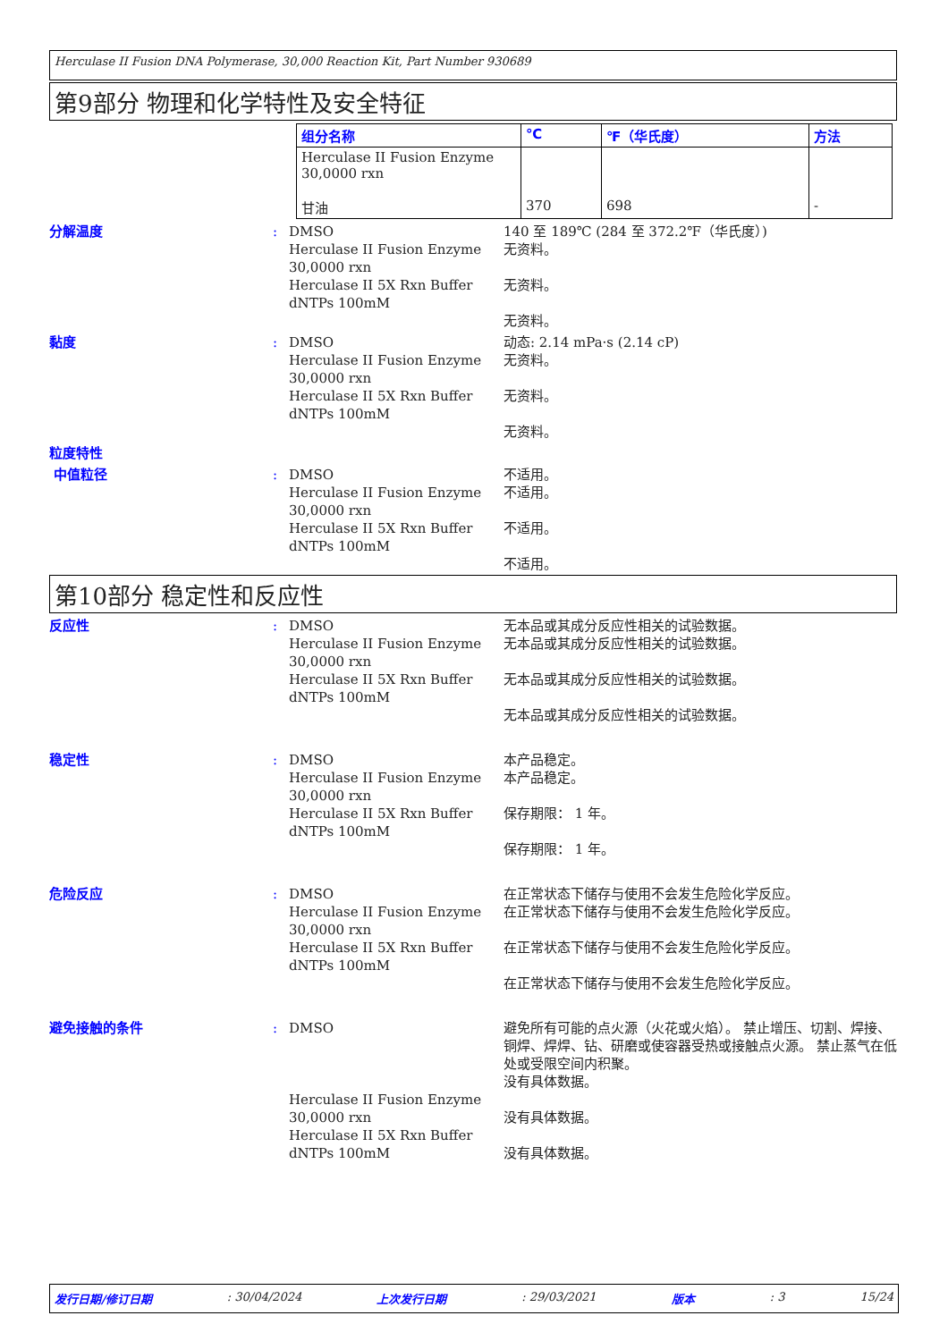Herculase II Fusion DNA Polymerase, 30,000 Reaction Kit, Part Number 930689
第9部分 物理和化学特性及安全特征
| 组分名称 | ℃ | ℉（华氏度） | 方法 |
| --- | --- | --- | --- |
| Herculase II Fusion Enzyme 30,0000 rxn 甘油 | 370 | 698 | - |
分解温度 : DMSO
Herculase II Fusion Enzyme 30,0000 rxn
Herculase II 5X Rxn Buffer
dNTPs 100mM
140 至 189℃ (284 至 372.2℉（华氏度）)
无资料。
无资料。
无资料。
黏度 : DMSO
Herculase II Fusion Enzyme 30,0000 rxn
Herculase II 5X Rxn Buffer
dNTPs 100mM
动态: 2.14 mPa·s (2.14 cP)
无资料。
无资料。
无资料。
粒度特性
中值粒径 : DMSO
Herculase II Fusion Enzyme 30,0000 rxn
Herculase II 5X Rxn Buffer
dNTPs 100mM
不适用。
不适用。
不适用。
不适用。
第10部分 稳定性和反应性
反应性 : DMSO
Herculase II Fusion Enzyme 30,0000 rxn
Herculase II 5X Rxn Buffer
dNTPs 100mM
无本品或其成分反应性相关的试验数据。
无本品或其成分反应性相关的试验数据。
无本品或其成分反应性相关的试验数据。
无本品或其成分反应性相关的试验数据。
稳定性 : DMSO
Herculase II Fusion Enzyme 30,0000 rxn
Herculase II 5X Rxn Buffer
dNTPs 100mM
本产品稳定。
本产品稳定。
保存期限： 1 年。
保存期限： 1 年。
危险反应 : DMSO
Herculase II Fusion Enzyme 30,0000 rxn
Herculase II 5X Rxn Buffer
dNTPs 100mM
在正常状态下储存与使用不会发生危险化学反应。
在正常状态下储存与使用不会发生危险化学反应。
在正常状态下储存与使用不会发生危险化学反应。
在正常状态下储存与使用不会发生危险化学反应。
避免接触的条件 : DMSO
Herculase II Fusion Enzyme 30,0000 rxn
Herculase II 5X Rxn Buffer
dNTPs 100mM
避免所有可能的点火源（火花或火焰）。 禁止增压、切割、焊接、铜焊、焊焊、钻、研磨或使容器受热或接触点火源。 禁止蒸气在低处或受限空间内积聚。
没有具体数据。
没有具体数据。
没有具体数据。
发行日期/修订日期: 30/04/2024 上次发行日期: 29/03/2021 版本: 3 15/24